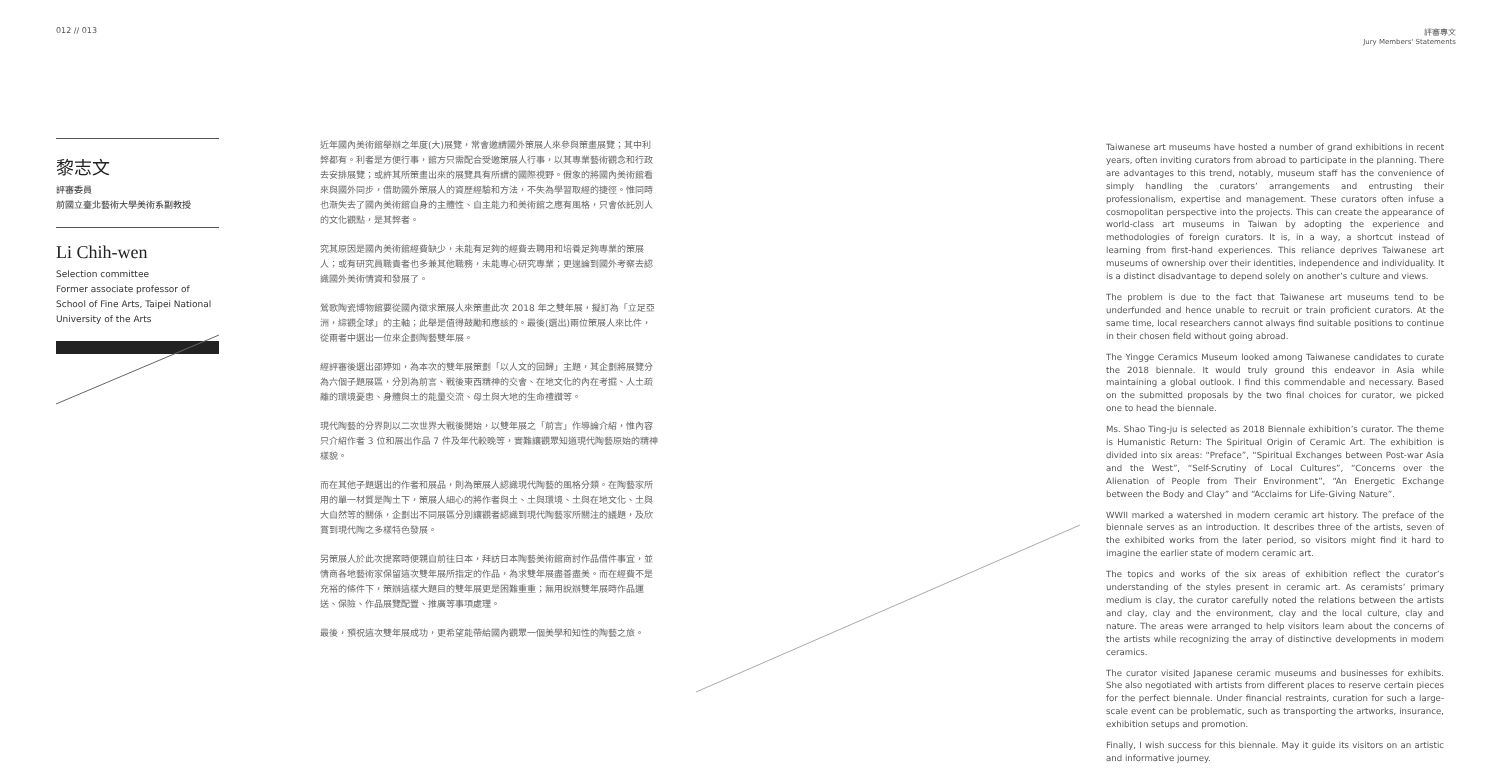012 // 013 評審專文
Jury Members' Statements
黎志文
評審委員
前國立臺北藝術大學美術系副教授
Li Chih-wen
Selection committee
Former associate professor of School of Fine Arts, Taipei National University of the Arts
近年國內美術館舉辦之年度(大)展覽，常會邀請國外策展人來參與策畫展覽；其中利弊都有。利者是方便行事，館方只需配合受邀策展人行事，以其專業藝術觀念和行政去安排展覽；或許其所策畫出來的展覽具有所謂的國際視野。假象的將國內美術館看來與國外同步，借助國外策展人的資歷經驗和方法，不失為學習取經的捷徑。惟同時也漸失去了國內美術館自身的主體性、自主能力和美術館之應有風格，只會依託別人的文化觀點，是其弊者。
究其原因是國內美術館經費缺少，未能有足夠的經費去聘用和培養足夠專業的策展人；或有研究員職責者也多兼其他職務，未能專心研究專業；更遑論到國外考察去認識國外美術情資和發展了。
鶯歌陶瓷博物館要從國內徵求策展人來策畫此次 2018 年之雙年展，擬訂為「立足亞洲，綜觀全球」的主軸；此舉是值得鼓勵和應該的。最後(選出)兩位策展人來比件，從兩者中選出一位來企劃陶藝雙年展。
經評審後選出邵婷如，為本次的雙年展策劃「以人文的回歸」主題，其企劃將展覽分為六個子題展區，分別為前言、戰後東西精神的交會、在地文化的內在考掘、人土疏離的環境憂患、身體與土的能量交流、母土與大地的生命禮讚等。
現代陶藝的分界則以二次世界大戰後開始，以雙年展之「前言」作導論介紹，惟內容只介紹作者 3 位和展出作品 7 件及年代較晚等，實難讓觀眾知道現代陶藝原始的精神樣貌。
而在其他子題選出的作者和展品，則為策展人認識現代陶藝的風格分類。在陶藝家所用的單一材質是陶土下，策展人細心的將作者與土、土與環境、土與在地文化、土與大自然等的關係，企劃出不同展區分別讓觀者認識到現代陶藝家所關注的議題，及欣賞到現代陶之多樣特色發展。
另策展人於此次提案時便親自前往日本，拜訪日本陶藝美術館商討作品借件事宜，並情商各地藝術家保留這次雙年展所指定的作品，為求雙年展盡善盡美。而在經費不是充裕的條件下，策辦這樣大題目的雙年展更是困難重重；無用說辦雙年展時作品運送、保險、作品展覽配置、推廣等事項處理。
最後，預祝這次雙年展成功，更希望能帶給國內觀眾一個美學和知性的陶藝之旅。
Taiwanese art museums have hosted a number of grand exhibitions in recent years, often inviting curators from abroad to participate in the planning. There are advantages to this trend, notably, museum staff has the convenience of simply handling the curators’ arrangements and entrusting their professionalism, expertise and management. These curators often infuse a cosmopolitan perspective into the projects. This can create the appearance of world-class art museums in Taiwan by adopting the experience and methodologies of foreign curators. It is, in a way, a shortcut instead of learning from first-hand experiences. This reliance deprives Taiwanese art museums of ownership over their identities, independence and individuality. It is a distinct disadvantage to depend solely on another’s culture and views.
The problem is due to the fact that Taiwanese art museums tend to be underfunded and hence unable to recruit or train proficient curators. At the same time, local researchers cannot always find suitable positions to continue in their chosen field without going abroad.
The Yingge Ceramics Museum looked among Taiwanese candidates to curate the 2018 biennale. It would truly ground this endeavor in Asia while maintaining a global outlook. I find this commendable and necessary. Based on the submitted proposals by the two final choices for curator, we picked one to head the biennale.
Ms. Shao Ting-ju is selected as 2018 Biennale exhibition’s curator. The theme is Humanistic Return: The Spiritual Origin of Ceramic Art. The exhibition is divided into six areas: “Preface”, “Spiritual Exchanges between Post-war Asia and the West”, “Self-Scrutiny of Local Cultures”, “Concerns over the Alienation of People from Their Environment”, “An Energetic Exchange between the Body and Clay” and “Acclaims for Life-Giving Nature”.
WWII marked a watershed in modern ceramic art history. The preface of the biennale serves as an introduction. It describes three of the artists, seven of the exhibited works from the later period, so visitors might find it hard to imagine the earlier state of modern ceramic art.
The topics and works of the six areas of exhibition reflect the curator’s understanding of the styles present in ceramic art. As ceramists’ primary medium is clay, the curator carefully noted the relations between the artists and clay, clay and the environment, clay and the local culture, clay and nature. The areas were arranged to help visitors learn about the concerns of the artists while recognizing the array of distinctive developments in modern ceramics.
The curator visited Japanese ceramic museums and businesses for exhibits. She also negotiated with artists from different places to reserve certain pieces for the perfect biennale. Under financial restraints, curation for such a large-scale event can be problematic, such as transporting the artworks, insurance, exhibition setups and promotion.
Finally, I wish success for this biennale. May it guide its visitors on an artistic and informative journey.